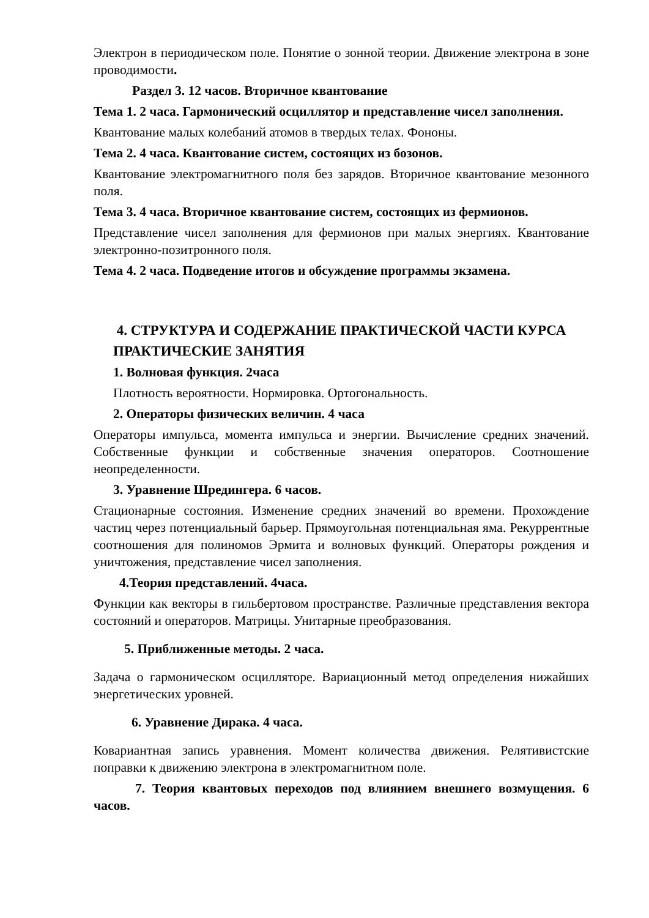Электрон в периодическом поле. Понятие о зонной теории. Движение электрона в зоне проводимости.
Раздел 3. 12 часов. Вторичное квантование
Тема 1. 2 часа. Гармонический осциллятор и представление чисел заполнения.
Квантование малых колебаний атомов в твердых телах. Фононы.
Тема 2. 4 часа. Квантование систем, состоящих из бозонов.
Квантование электромагнитного поля без зарядов. Вторичное квантование мезонного поля.
Тема 3. 4 часа. Вторичное квантование систем, состоящих из фермионов.
Представление чисел заполнения для фермионов при малых энергиях. Квантование электронно-позитронного поля.
Тема 4. 2 часа. Подведение итогов и обсуждение программы экзамена.
4. СТРУКТУРА И СОДЕРЖАНИЕ ПРАКТИЧЕСКОЙ ЧАСТИ КУРСА
ПРАКТИЧЕСКИЕ ЗАНЯТИЯ
1. Волновая функция. 2часа
Плотность вероятности. Нормировка. Ортогональность.
2. Операторы физических величин. 4 часа
Операторы импульса, момента импульса и энергии. Вычисление средних значений. Собственные функции и собственные значения операторов. Соотношение неопределенности.
3. Уравнение Шредингера. 6 часов.
Стационарные состояния. Изменение средних значений во времени. Прохождение частиц через потенциальный барьер. Прямоугольная потенциальная яма. Рекуррентные соотношения для полиномов Эрмита и волновых функций. Операторы рождения и уничтожения, представление чисел заполнения.
4.Теория представлений. 4часа.
Функции как векторы в гильбертовом пространстве. Различные представления вектора состояний и операторов. Матрицы. Унитарные преобразования.
5. Приближенные методы. 2 часа.
Задача о гармоническом осцилляторе. Вариационный метод определения нижайших энергетических уровней.
6. Уравнение Дирака. 4 часа.
Ковариантная запись уравнения. Момент количества движения. Релятивистские поправки к движению электрона в электромагнитном поле.
7. Теория квантовых переходов под влиянием внешнего возмущения. 6 часов.